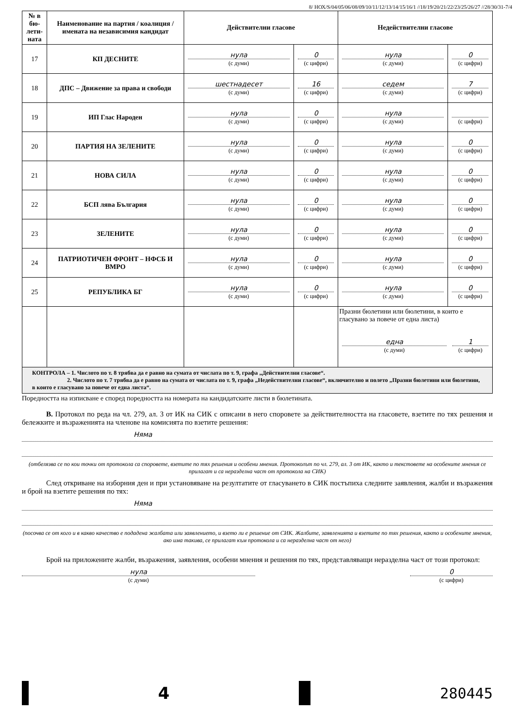8/ НОХ/S/04/05/06/08/09/10/11/12/13/14/15/16/1 //18/19/20/21/22/23/25/26/27 //28/30/31-7/4
| № в бю-лети-ната | Наименование на партия / коалиция / имената на независимия кандидат | Действителни гласове | | Недействителни гласове | |
| --- | --- | --- | --- | --- | --- |
| 17 | КП ДЕСНИТЕ | нула (с думи) | 0 (с цифри) | нула (с думи) | 0 (с цифри) |
| 18 | ДПС – Движение за права и свободи | шестнадесет (с думи) | 16 (с цифри) | седем (с думи) | 7 (с цифри) |
| 19 | ИП Глас Народен | нула (с думи) | 0 (с цифри) | нула (с думи) | (с цифри) |
| 20 | ПАРТИЯ НА ЗЕЛЕНИТЕ | нула (с думи) | 0 (с цифри) | нула (с думи) | 0 (с цифри) |
| 21 | НОВА СИЛА | нула (с думи) | 0 (с цифри) | нула (с думи) | 0 (с цифри) |
| 22 | БСП лява България | нула (с думи) | 0 (с цифри) | нула (с думи) | 0 (с цифри) |
| 23 | ЗЕЛЕНИТЕ | нула (с думи) | 0 (с цифри) | нула (с думи) | 0 (с цифри) |
| 24 | ПАТРИОТИЧЕН ФРОНТ – НФСБ И ВМРО | нула (с думи) | 0 (с цифри) | нула (с думи) | 0 (с цифри) |
| 25 | РЕПУБЛИКА БГ | нула (с думи) | 0 (с цифри) | нула (с думи) | 0 (с цифри) |
| | | | | Празни бюлетини или бюлетини, в които е гласувано за повече от една листа) една (с думи) 1 (с цифри) | |
| КОНТРОЛА – 1. Числото по т. 8 трябва да е равно на сумата от числата по т. 9, графа „Действителни гласове“. 2. Числото по т. 7 трябва да е равно на сумата от числата по т. 9, графа „Недействителни гласове“, включително и полето „Празни бюлетини или бюлетини, в които е гласувано за повече от една листа“. | | | | | |
Поредността на изписване е според поредността на номерата на кандидатските листи в бюлетината.
В. Протокол по реда на чл. 279, ал. 3 от ИК на СИК с описани в него споровете за действителността на гласовете, взетите по тях решения и бележките и възраженията на членове на комисията по взетите решения:
Няма
(отбелязва се по кои точки от протокола са споровете, взетите по тях решения и особени мнения. Протоколът по чл. 279, ал. 3 от ИК, както и текстовете на особените мнения се прилагат и са неразделна част от протокола на СИК)
След откриване на изборния ден и при установяване на резултатите от гласуването в СИК постъпиха следните заявления, жалби и възражения и брой на взетите решения по тях:
Няма
(посочва се от кого и в какво качество е подадена жалбата или заявлението, и взето ли е решение от СИК. Жалбите, заявленията и взетите по тях решения, както и особените мнения, ако има такива, се прилагат към протокола и са неразделна част от него)
Брой на приложените жалби, възражения, заявления, особени мнения и решения по тях, представляващи неразделна част от този протокол:
нула
(с думи)
0
(с цифри)
4 280445